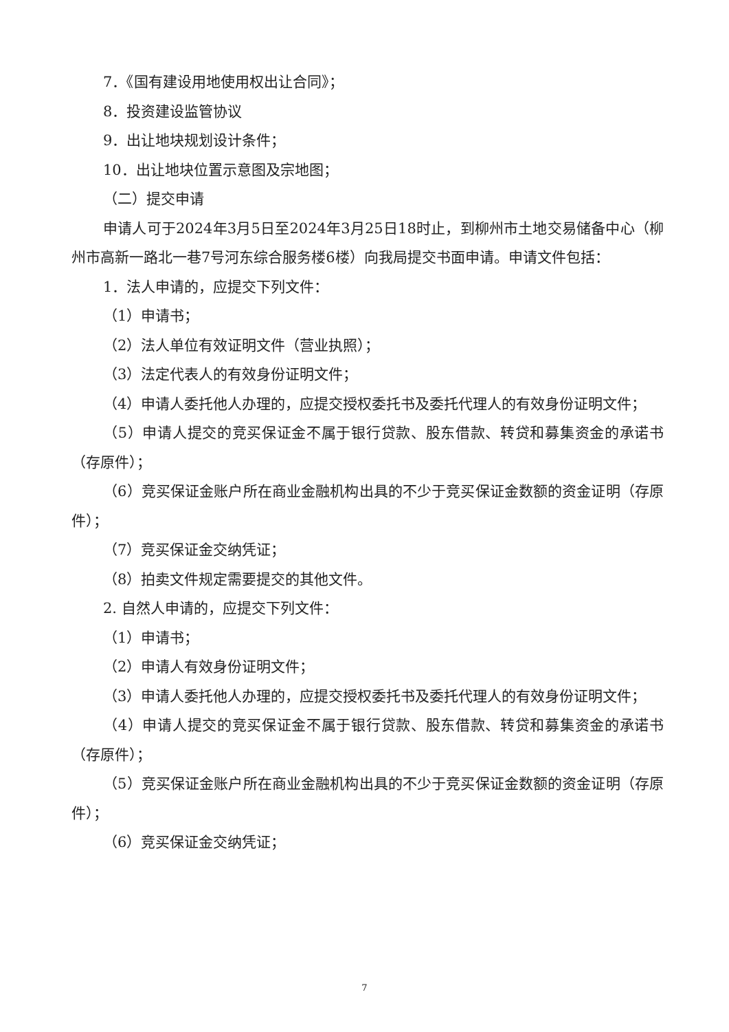7．《国有建设用地使用权出让合同》；
8．投资建设监管协议
9．出让地块规划设计条件；
10．出让地块位置示意图及宗地图；
（二）提交申请
申请人可于2024年3月5日至2024年3月25日18时止，到柳州市土地交易储备中心（柳州市高新一路北一巷7号河东综合服务楼6楼）向我局提交书面申请。申请文件包括：
1．法人申请的，应提交下列文件：
（1）申请书；
（2）法人单位有效证明文件（营业执照）；
（3）法定代表人的有效身份证明文件；
（4）申请人委托他人办理的，应提交授权委托书及委托代理人的有效身份证明文件；
（5）申请人提交的竞买保证金不属于银行贷款、股东借款、转贷和募集资金的承诺书（存原件）；
（6）竞买保证金账户所在商业金融机构出具的不少于竞买保证金数额的资金证明（存原件）；
（7）竞买保证金交纳凭证；
（8）拍卖文件规定需要提交的其他文件。
2. 自然人申请的，应提交下列文件：
（1）申请书；
（2）申请人有效身份证明文件；
（3）申请人委托他人办理的，应提交授权委托书及委托代理人的有效身份证明文件；
（4）申请人提交的竞买保证金不属于银行贷款、股东借款、转贷和募集资金的承诺书（存原件）；
（5）竞买保证金账户所在商业金融机构出具的不少于竞买保证金数额的资金证明（存原件）；
（6）竞买保证金交纳凭证；
7